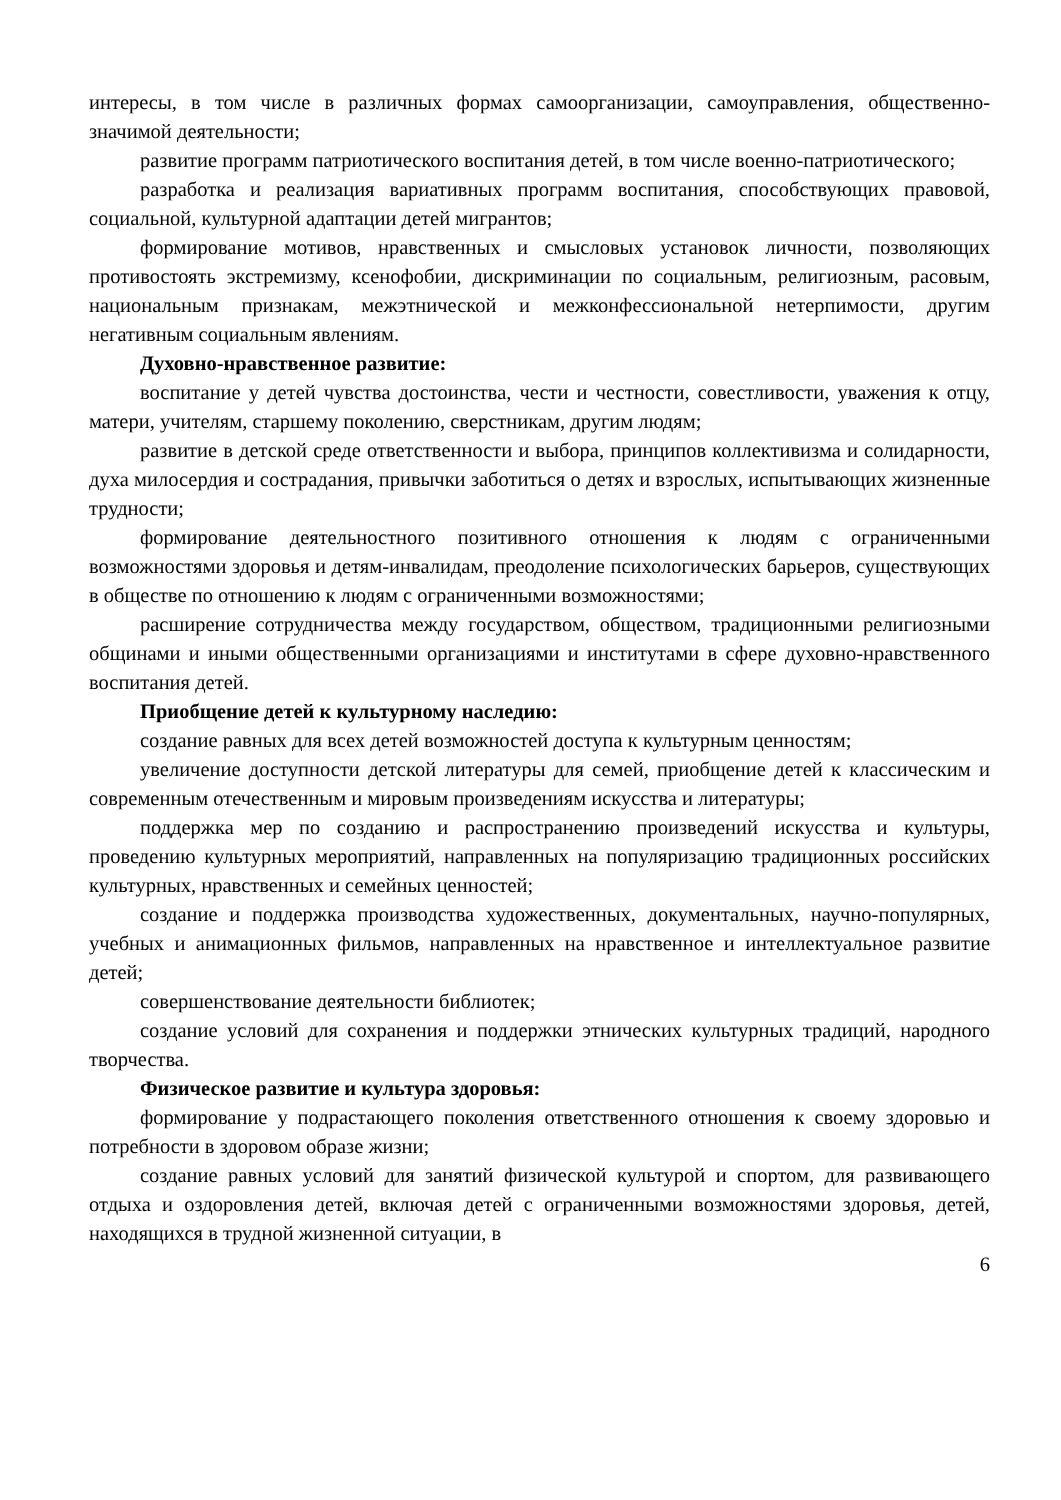интересы, в том числе в различных формах самоорганизации, самоуправления, общественно-значимой деятельности;
развитие программ патриотического воспитания детей, в том числе военно-патриотического;
разработка и реализация вариативных программ воспитания, способствующих правовой, социальной, культурной адаптации детей мигрантов;
формирование мотивов, нравственных и смысловых установок личности, позволяющих противостоять экстремизму, ксенофобии, дискриминации по социальным, религиозным, расовым, национальным признакам, межэтнической и межконфессиональной нетерпимости, другим негативным социальным явлениям.
Духовно-нравственное развитие:
воспитание у детей чувства достоинства, чести и честности, совестливости, уважения к отцу, матери, учителям, старшему поколению, сверстникам, другим людям;
развитие в детской среде ответственности и выбора, принципов коллективизма и солидарности, духа милосердия и сострадания, привычки заботиться о детях и взрослых, испытывающих жизненные трудности;
формирование деятельностного позитивного отношения к людям с ограниченными возможностями здоровья и детям-инвалидам, преодоление психологических барьеров, существующих в обществе по отношению к людям с ограниченными возможностями;
расширение сотрудничества между государством, обществом, традиционными религиозными общинами и иными общественными организациями и институтами в сфере духовно-нравственного воспитания детей.
Приобщение детей к культурному наследию:
создание равных для всех детей возможностей доступа к культурным ценностям;
увеличение доступности детской литературы для семей, приобщение детей к классическим и современным отечественным и мировым произведениям искусства и литературы;
поддержка мер по созданию и распространению произведений искусства и культуры, проведению культурных мероприятий, направленных на популяризацию традиционных российских культурных, нравственных и семейных ценностей;
создание и поддержка производства художественных, документальных, научно-популярных, учебных и анимационных фильмов, направленных на нравственное и интеллектуальное развитие детей;
совершенствование деятельности библиотек;
создание условий для сохранения и поддержки этнических культурных традиций, народного творчества.
Физическое развитие и культура здоровья:
формирование у подрастающего поколения ответственного отношения к своему здоровью и потребности в здоровом образе жизни;
создание равных условий для занятий физической культурой и спортом, для развивающего отдыха и оздоровления детей, включая детей с ограниченными возможностями здоровья, детей, находящихся в трудной жизненной ситуации, в
6